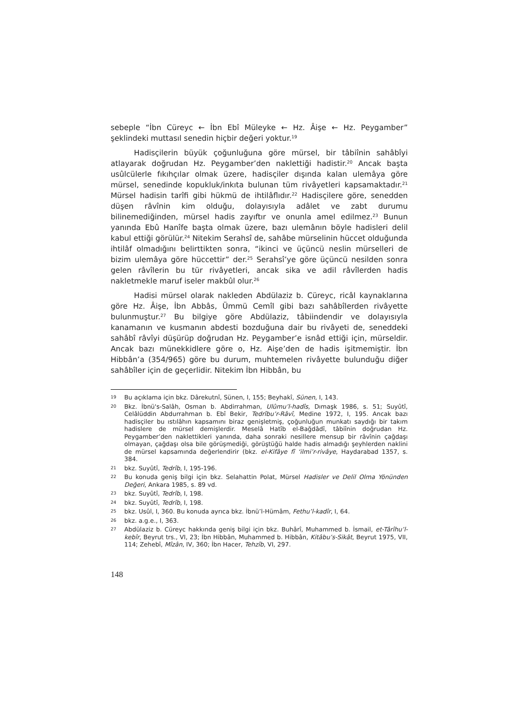sebeple “İbn Cüreyc ← İbn Ebî Müleyke ← Hz. Âişe ← Hz. Peygamber” şeklindeki muttasıl senedin hiçbir değeri yoktur.<sup>19</sup>
Hadisçilerin büyük çoğunluğuna göre mürsel, bir tâbiînin sahâbîyi atlayarak doğrudan Hz. Peygamber’den naklettiği hadistir.<sup>20</sup> Ancak başta usûlcülerle fıkıhçılar olmak üzere, hadisçiler dışında kalan ulemâya göre mürsel, senedinde kopukluk/inkıta bulunan tüm rivâyetleri kapsamaktadır.<sup>21</sup> Mürsel hadisin tarîfi gibi hükmü de ihtilâflıdır.<sup>22</sup> Hadisçilere göre, senedden düşen râvînin kim olduğu, dolayısıyla adâlet ve zabt durumu bilinemediğinden, mürsel hadis zayıftır ve onunla amel edilmez.<sup>23</sup> Bunun yanında Ebû Hanîfe başta olmak üzere, bazı ulemânın böyle hadisleri delil kabul ettiği görülür.<sup>24</sup> Nitekim Serahsî de, sahâbe mürselinin hüccet olduğunda ihtilâf olmadığını belirttikten sonra, “ikinci ve üçüncü neslin mürselleri de bizim ulemâya göre hüccettir” der.<sup>25</sup> Serahsî’ye göre üçüncü nesilden sonra gelen râvîlerin bu tür rivâyetleri, ancak sika ve adil râvîlerden hadis nakletmekle maruf iseler makbûl olur.<sup>26</sup>
Hadisi mürsel olarak nakleden Abdülaziz b. Cüreyc, ricâl kaynaklarına göre Hz. Âişe, İbn Abbâs, Ümmü Cemîl gibi bazı sahâbîlerden rivâyette bulunmuştur.<sup>27</sup> Bu bilgiye göre Abdülaziz, tâbiindendir ve dolayısıyla kanamanın ve kusmanın abdesti bozduğuna dair bu rivâyeti de, seneddeki sahâbî râvîyi düşürüp doğrudan Hz. Peygamber’e isnâd ettiği için, mürseldir. Ancak bazı münekkidlere göre o, Hz. Aişe’den de hadis işitmemiştir. İbn Hibbân’a (354/965) göre bu durum, muhtemelen rivâyette bulunduğu diğer sahâbîler için de geçerlidir. Nitekim İbn Hibbân, bu
19 Bu açıklama için bkz. Dârekutnî, Sünen, I, 155; Beyhakî, Sünen, I, 143.
20 Bkz. İbnü's-Salâh, Osman b. Abdirrahman, Ulûmu’l-hadîs, Dımaşk 1986, s. 51; Suyûtî, Celâlüddin Abdurrahman b. Ebî Bekir, Tedrîbu’r-Râvî, Medine 1972, I, 195. Ancak bazı hadisçiler bu ıstılâhın kapsamını biraz genişletmiş, çoğunluğun munkatı saydığı bir takım hadislere de mürsel demişlerdir. Meselâ Hatîb el-Bağdâdî, tâbiînin doğrudan Hz. Peygamber’den naklettikleri yanında, daha sonraki nesillere mensup bir râvînin çağdaşı olmayan, çağdaşı olsa bile görüşmediği, görüştüğü halde hadis almadığı şeyhlerden naklini de mürsel kapsamında değerlendirir (bkz. el-Kifâye fî ‘ilmi’r-rivâye, Haydarabad 1357, s. 384.
21 bkz. Suyûtî, Tedrîb, I, 195-196.
22 Bu konuda geniş bilgi için bkz. Selahattin Polat, Mürsel Hadisler ve Delil Olma Yönünden Değeri, Ankara 1985, s. 89 vd.
23 bkz. Suyûtî, Tedrîb, I, 198.
24 bkz. Suyûtî, Tedrîb, I, 198.
25 bkz. Usûl, I, 360. Bu konuda ayrıca bkz. İbnü’l-Hümâm, Fethu’l-kadîr, I, 64.
26 bkz. a.g.e., I, 363.
27 Abdülaziz b. Cüreyc hakkında geniş bilgi için bkz. Buhârî, Muhammed b. İsmail, et-Târîhu’l-kebîr, Beyrut trs., VI, 23; İbn Hibbân, Muhammed b. Hibbân, Kitâbu’s-Sikât, Beyrut 1975, VII, 114; Zehebî, Mîzân, IV, 360; İbn Hacer, Tehzîb, VI, 297.
148